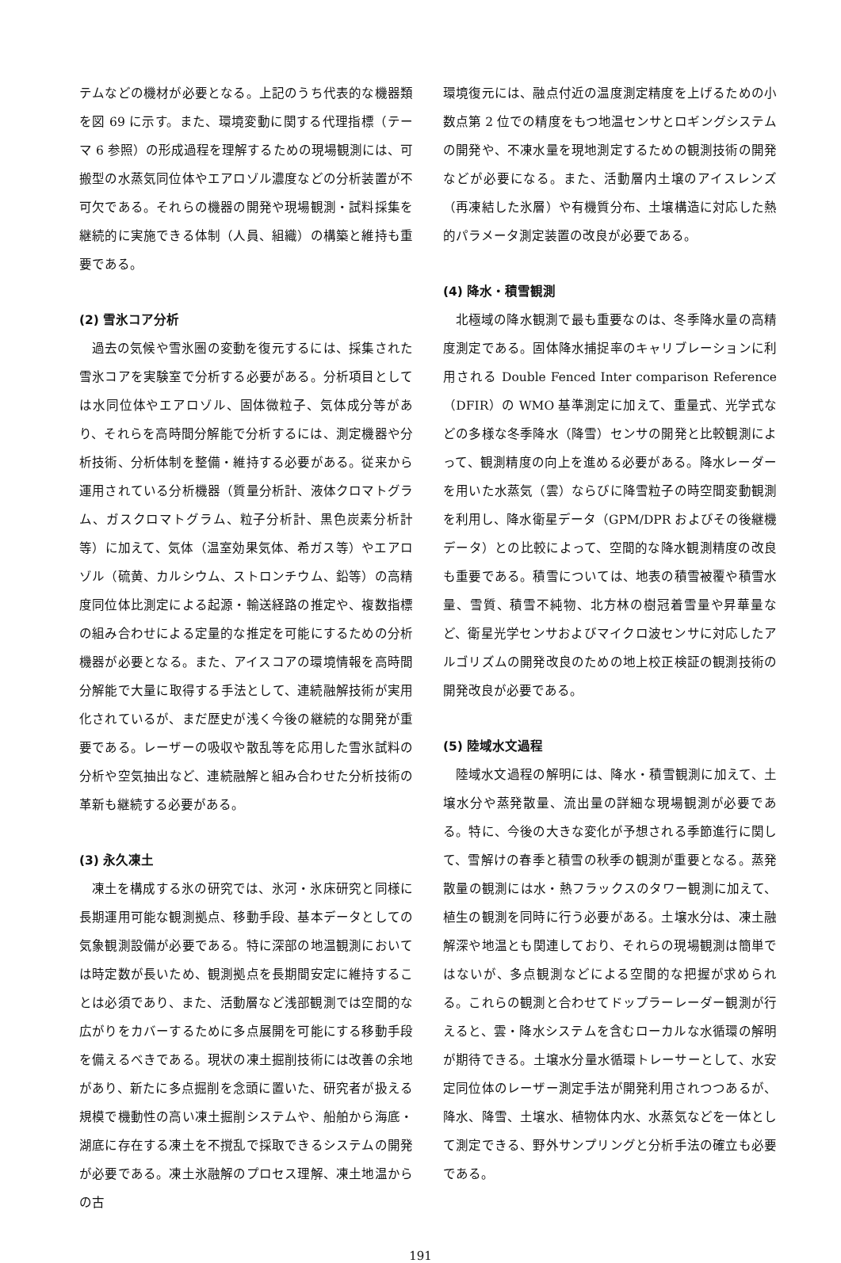テムなどの機材が必要となる。上記のうち代表的な機器類を図 69 に示す。また、環境変動に関する代理指標（テーマ 6 参照）の形成過程を理解するための現場観測には、可搬型の水蒸気同位体やエアロゾル濃度などの分析装置が不可欠である。それらの機器の開発や現場観測・試料採集を継続的に実施できる体制（人員、組織）の構築と維持も重要である。
(2) 雪氷コア分析
過去の気候や雪氷圏の変動を復元するには、採集された雪氷コアを実験室で分析する必要がある。分析項目としては水同位体やエアロゾル、固体微粒子、気体成分等があり、それらを高時間分解能で分析するには、測定機器や分析技術、分析体制を整備・維持する必要がある。従来から運用されている分析機器（質量分析計、液体クロマトグラム、ガスクロマトグラム、粒子分析計、黒色炭素分析計等）に加えて、気体（温室効果気体、希ガス等）やエアロゾル（硫黄、カルシウム、ストロンチウム、鉛等）の高精度同位体比測定による起源・輸送経路の推定や、複数指標の組み合わせによる定量的な推定を可能にするための分析機器が必要となる。また、アイスコアの環境情報を高時間分解能で大量に取得する手法として、連続融解技術が実用化されているが、まだ歴史が浅く今後の継続的な開発が重要である。レーザーの吸収や散乱等を応用した雪氷試料の分析や空気抽出など、連続融解と組み合わせた分析技術の革新も継続する必要がある。
(3) 永久凍土
凍土を構成する氷の研究では、氷河・氷床研究と同様に長期運用可能な観測拠点、移動手段、基本データとしての気象観測設備が必要である。特に深部の地温観測においては時定数が長いため、観測拠点を長期間安定に維持することは必須であり、また、活動層など浅部観測では空間的な広がりをカバーするために多点展開を可能にする移動手段を備えるべきである。現状の凍土掘削技術には改善の余地があり、新たに多点掘削を念頭に置いた、研究者が扱える規模で機動性の高い凍土掘削システムや、船舶から海底・湖底に存在する凍土を不撹乱で採取できるシステムの開発が必要である。凍土氷融解のプロセス理解、凍土地温からの古
環境復元には、融点付近の温度測定精度を上げるための小数点第 2 位での精度をもつ地温センサとロギングシステムの開発や、不凍水量を現地測定するための観測技術の開発などが必要になる。また、活動層内土壌のアイスレンズ（再凍結した氷層）や有機質分布、土壌構造に対応した熱的パラメータ測定装置の改良が必要である。
(4) 降水・積雪観測
北極域の降水観測で最も重要なのは、冬季降水量の高精度測定である。固体降水捕捉率のキャリブレーションに利用される Double Fenced Inter comparison Reference（DFIR）の WMO 基準測定に加えて、重量式、光学式などの多様な冬季降水（降雪）センサの開発と比較観測によって、観測精度の向上を進める必要がある。降水レーダーを用いた水蒸気（雲）ならびに降雪粒子の時空間変動観測を利用し、降水衛星データ（GPM/DPR およびその後継機データ）との比較によって、空間的な降水観測精度の改良も重要である。積雪については、地表の積雪被覆や積雪水量、雪質、積雪不純物、北方林の樹冠着雪量や昇華量など、衛星光学センサおよびマイクロ波センサに対応したアルゴリズムの開発改良のための地上校正検証の観測技術の開発改良が必要である。
(5) 陸域水文過程
陸域水文過程の解明には、降水・積雪観測に加えて、土壌水分や蒸発散量、流出量の詳細な現場観測が必要である。特に、今後の大きな変化が予想される季節進行に関して、雪解けの春季と積雪の秋季の観測が重要となる。蒸発散量の観測には水・熱フラックスのタワー観測に加えて、植生の観測を同時に行う必要がある。土壌水分は、凍土融解深や地温とも関連しており、それらの現場観測は簡単ではないが、多点観測などによる空間的な把握が求められる。これらの観測と合わせてドップラーレーダー観測が行えると、雲・降水システムを含むローカルな水循環の解明が期待できる。土壌水分量水循環トレーサーとして、水安定同位体のレーザー測定手法が開発利用されつつあるが、降水、降雪、土壌水、植物体内水、水蒸気などを一体として測定できる、野外サンプリングと分析手法の確立も必要である。
191